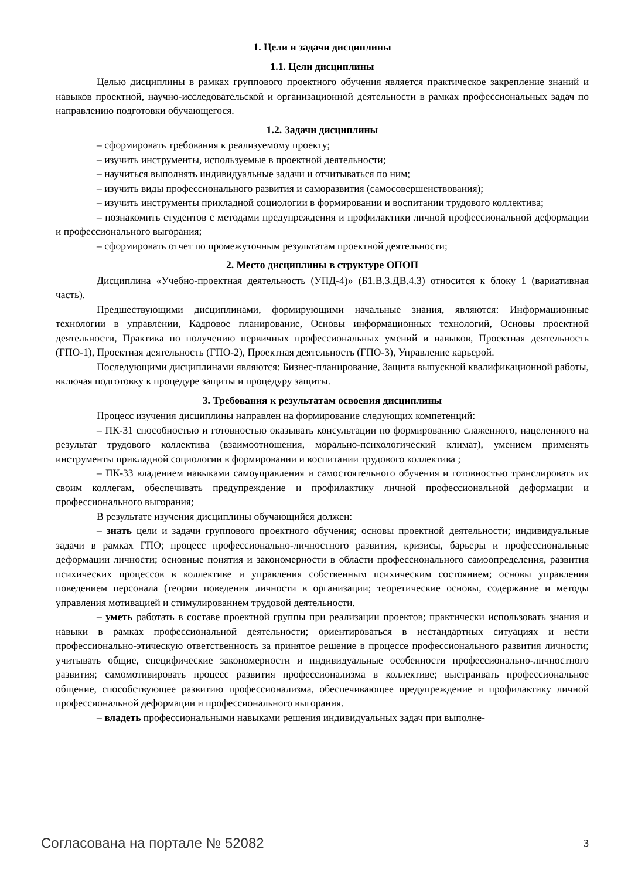1. Цели и задачи дисциплины
1.1. Цели дисциплины
Целью дисциплины в рамках группового проектного обучения является практическое закрепление знаний и навыков проектной, научно-исследовательской и организационной деятельности в рамках профессиональных задач по направлению подготовки обучающегося.
1.2. Задачи дисциплины
– сформировать требования к реализуемому проекту;
– изучить инструменты, используемые в проектной деятельности;
– научиться выполнять индивидуальные задачи и отчитываться по ним;
– изучить виды профессионального развития и саморазвития (самосовершенствования);
– изучить инструменты прикладной социологии в формировании и воспитании трудового коллектива;
– познакомить студентов с методами предупреждения и профилактики личной профессиональной деформации и профессионального выгорания;
– сформировать отчет по промежуточным результатам проектной деятельности;
2. Место дисциплины в структуре ОПОП
Дисциплина «Учебно-проектная деятельность (УПД-4)» (Б1.В.3.ДВ.4.3) относится к блоку 1 (вариативная часть).
Предшествующими дисциплинами, формирующими начальные знания, являются: Информационные технологии в управлении, Кадровое планирование, Основы информационных технологий, Основы проектной деятельности, Практика по получению первичных профессиональных умений и навыков, Проектная деятельность (ГПО-1), Проектная деятельность (ГПО-2), Проектная деятельность (ГПО-3), Управление карьерой.
Последующими дисциплинами являются: Бизнес-планирование, Защита выпускной квалификационной работы, включая подготовку к процедуре защиты и процедуру защиты.
3. Требования к результатам освоения дисциплины
Процесс изучения дисциплины направлен на формирование следующих компетенций:
– ПК-31 способностью и готовностью оказывать консультации по формированию слаженного, нацеленного на результат трудового коллектива (взаимоотношения, морально-психологический климат), умением применять инструменты прикладной социологии в формировании и воспитании трудового коллектива ;
– ПК-33 владением навыками самоуправления и самостоятельного обучения и готовностью транслировать их своим коллегам, обеспечивать предупреждение и профилактику личной профессиональной деформации и профессионального выгорания;
В результате изучения дисциплины обучающийся должен:
– знать цели и задачи группового проектного обучения; основы проектной деятельности; индивидуальные задачи в рамках ГПО; процесс профессионально-личностного развития, кризисы, барьеры и профессиональные деформации личности; основные понятия и закономерности в области профессионального самоопределения, развития психических процессов в коллективе и управления собственным психическим состоянием; основы управления поведением персонала (теории поведения личности в организации; теоретические основы, содержание и методы управления мотивацией и стимулированием трудовой деятельности.
– уметь работать в составе проектной группы при реализации проектов; практически использовать знания и навыки в рамках профессиональной деятельности; ориентироваться в нестандартных ситуациях и нести профессионально-этическую ответственность за принятое решение в процессе профессионального развития личности; учитывать общие, специфические закономерности и индивидуальные особенности профессионально-личностного развития; самомотивировать процесс развития профессионализма в коллективе; выстраивать профессиональное общение, способствующее развитию профессионализма, обеспечивающее предупреждение и профилактику личной профессиональной деформации и профессионального выгорания.
– владеть профессиональными навыками решения индивидуальных задач при выполне-
Согласована на портале № 52082 3